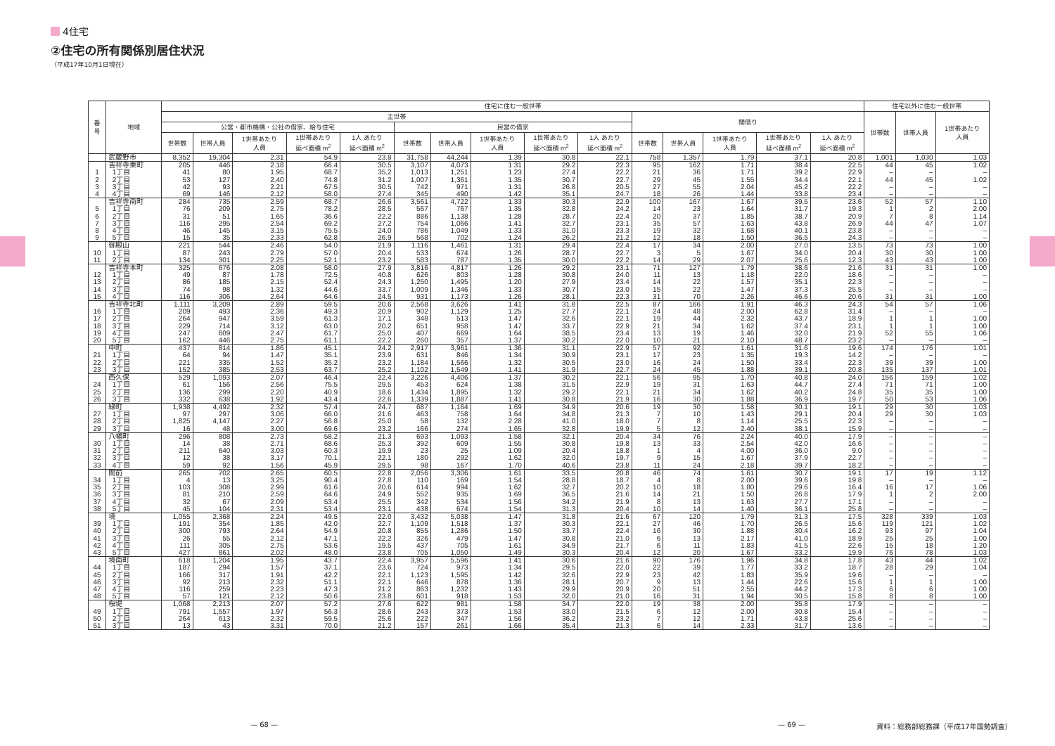4住宅
②住宅の所有関係別居住状況
（平成17年10月1日現在）
| 番 号 | 地域 | 住宅に住む一般世帯 | | | | | | | | | | | | | | | 住宅以外に住む一般世帯 | | |
| --- | --- | --- | --- | --- | --- | --- | --- | --- | --- | --- | --- | --- | --- | --- | --- | --- | --- | --- | --- |
| | | 主世帯 | | | | | | | | | | 間借り | | | | | 世帯数 | 世帯人員 | 1世帯あたり 人員 |
| | | 公営・都市機構・公社の借家、給与住宅 | | | | | 民営の借家 | | | | | | | | | | | | |
| | | 世帯数 | 世帯人員 | 1世帯あたり 人員 | 1世帯あたり 延べ面積 m<sup>2</sup> | 1人 あたり 延べ面積 m<sup>2</sup> | 世帯数 | 世帯人員 | 1世帯あたり 人員 | 1世帯あたり 延べ面積 m<sup>2</sup> | 1人 あたり 延べ面積 m<sup>2</sup> | 世帯数 | 世帯人員 | 1世帯あたり 人員 | 1世帯あたり 延べ面積 m<sup>2</sup> | 1人 あたり 延べ面積 m<sup>2</sup> | | | |
| | 武蔵野市 | 8,352 | 19,304 | 2.31 | 54.9 | 23.8 | 31,758 | 44,244 | 1.39 | 30.8 | 22.1 | 758 | 1,357 | 1.79 | 37.1 | 20.8 | 1,001 | 1,030 | 1.03 |
| | 吉祥寺東町 | 205 | 446 | 2.18 | 66.4 | 30.5 | 3,107 | 4,073 | 1.31 | 29.2 | 22.3 | 95 | 162 | 1.71 | 38.4 | 22.5 | 44 | 45 | 1.02 |
| 1 | 1丁目 | 41 | 80 | 1.95 | 68.7 | 35.2 | 1,013 | 1,251 | 1.23 | 27.4 | 22.2 | 21 | 36 | 1.71 | 39.2 | 22.9 | – | – | – |
| 2 | 2丁目 | 53 | 127 | 2.40 | 74.8 | 31.2 | 1,007 | 1,361 | 1.35 | 30.7 | 22.7 | 29 | 45 | 1.55 | 34.4 | 22.1 | 44 | 45 | 1.02 |
| 3 | 3丁目 | 42 | 93 | 2.21 | 67.5 | 30.5 | 742 | 971 | 1.31 | 26.8 | 20.5 | 27 | 55 | 2.04 | 45.2 | 22.2 | – | – | – |
| 4 | 4丁目 | 69 | 146 | 2.12 | 58.0 | 27.4 | 345 | 490 | 1.42 | 35.1 | 24.7 | 18 | 26 | 1.44 | 33.8 | 23.4 | – | – | – |
| | 吉祥寺南町 | 284 | 735 | 2.59 | 68.7 | 26.6 | 3,561 | 4,722 | 1.33 | 30.3 | 22.9 | 100 | 167 | 1.67 | 39.5 | 23.6 | 52 | 57 | 1.10 |
| 5 | 1丁目 | 76 | 209 | 2.75 | 78.2 | 28.5 | 567 | 767 | 1.35 | 32.8 | 24.2 | 14 | 23 | 1.64 | 31.7 | 19.3 | 1 | 2 | 2.00 |
| 6 | 2丁目 | 31 | 51 | 1.65 | 36.6 | 22.2 | 886 | 1,138 | 1.28 | 28.7 | 22.4 | 20 | 37 | 1.85 | 38.7 | 20.9 | 7 | 8 | 1.14 |
| 7 | 3丁目 | 116 | 295 | 2.54 | 69.2 | 27.2 | 754 | 1,066 | 1.41 | 32.7 | 23.1 | 35 | 57 | 1.63 | 43.8 | 26.9 | 44 | 47 | 1.07 |
| 8 | 4丁目 | 46 | 145 | 3.15 | 75.5 | 24.0 | 786 | 1,049 | 1.33 | 31.0 | 23.3 | 19 | 32 | 1.68 | 40.1 | 23.8 | – | – | – |
| 9 | 5丁目 | 15 | 35 | 2.33 | 62.8 | 26.9 | 568 | 702 | 1.24 | 26.2 | 21.2 | 12 | 18 | 1.50 | 36.5 | 24.3 | – | – | – |
| | 御殿山 | 221 | 544 | 2.46 | 54.0 | 21.9 | 1,116 | 1,461 | 1.31 | 29.4 | 22.4 | 17 | 34 | 2.00 | 27.0 | 13.5 | 73 | 73 | 1.00 |
| 10 | 1丁目 | 87 | 243 | 2.79 | 57.0 | 20.4 | 533 | 674 | 1.26 | 28.7 | 22.7 | 3 | 5 | 1.67 | 34.0 | 20.4 | 30 | 30 | 1.00 |
| 11 | 2丁目 | 134 | 301 | 2.25 | 52.1 | 23.2 | 583 | 787 | 1.35 | 30.0 | 22.2 | 14 | 29 | 2.07 | 25.6 | 12.3 | 43 | 43 | 1.00 |
| | 吉祥寺本町 | 325 | 676 | 2.08 | 58.0 | 27.9 | 3,816 | 4,817 | 1.26 | 29.2 | 23.1 | 71 | 127 | 1.79 | 38.6 | 21.6 | 31 | 31 | 1.00 |
| 12 | 1丁目 | 49 | 87 | 1.78 | 72.5 | 40.8 | 626 | 803 | 1.28 | 30.8 | 24.0 | 11 | 13 | 1.18 | 22.0 | 18.6 | – | – | – |
| 13 | 2丁目 | 86 | 185 | 2.15 | 52.4 | 24.3 | 1,250 | 1,495 | 1.20 | 27.9 | 23.4 | 14 | 22 | 1.57 | 35.1 | 22.3 | – | – | – |
| 14 | 3丁目 | 74 | 98 | 1.32 | 44.6 | 33.7 | 1,009 | 1,346 | 1.33 | 30.7 | 23.0 | 15 | 22 | 1.47 | 37.3 | 25.5 | – | – | – |
| 15 | 4丁目 | 116 | 306 | 2.64 | 64.6 | 24.5 | 931 | 1,173 | 1.26 | 28.1 | 22.3 | 31 | 70 | 2.26 | 46.6 | 20.6 | 31 | 31 | 1.00 |
| | 吉祥寺北町 | 1,111 | 3,209 | 2.89 | 59.5 | 20.6 | 2,568 | 3,626 | 1.41 | 31.8 | 22.5 | 87 | 166 | 1.91 | 46.3 | 24.3 | 54 | 57 | 1.06 |
| 16 | 1丁目 | 209 | 493 | 2.36 | 49.3 | 20.9 | 902 | 1,129 | 1.25 | 27.7 | 22.1 | 24 | 48 | 2.00 | 62.8 | 31.4 | – | – | – |
| 17 | 2丁目 | 264 | 947 | 3.59 | 61.3 | 17.1 | 348 | 513 | 1.47 | 32.6 | 22.1 | 19 | 44 | 2.32 | 43.7 | 18.9 | 1 | 1 | 1.00 |
| 18 | 3丁目 | 229 | 714 | 3.12 | 63.0 | 20.2 | 651 | 958 | 1.47 | 33.7 | 22.9 | 21 | 34 | 1.62 | 37.4 | 23.1 | 1 | 1 | 1.00 |
| 19 | 4丁目 | 247 | 609 | 2.47 | 61.7 | 25.0 | 407 | 669 | 1.64 | 38.5 | 23.4 | 13 | 19 | 1.46 | 32.0 | 21.9 | 52 | 55 | 1.06 |
| 20 | 5丁目 | 162 | 446 | 2.75 | 61.1 | 22.2 | 260 | 357 | 1.37 | 30.2 | 22.0 | 10 | 21 | 2.10 | 48.7 | 23.2 | – | – | – |
| | 中町 | 437 | 814 | 1.86 | 45.1 | 24.2 | 2,917 | 3,961 | 1.36 | 31.1 | 22.9 | 57 | 92 | 1.61 | 31.6 | 19.6 | 174 | 176 | 1.01 |
| 21 | 1丁目 | 64 | 94 | 1.47 | 35.1 | 23.9 | 631 | 846 | 1.34 | 30.9 | 23.1 | 17 | 23 | 1.35 | 19.3 | 14.2 | – | – | – |
| 22 | 2丁目 | 221 | 335 | 1.52 | 35.2 | 23.2 | 1,184 | 1,566 | 1.32 | 30.5 | 23.0 | 16 | 24 | 1.50 | 33.4 | 22.3 | 39 | 39 | 1.00 |
| 23 | 3丁目 | 152 | 385 | 2.53 | 63.7 | 25.2 | 1,102 | 1,549 | 1.41 | 31.9 | 22.7 | 24 | 45 | 1.88 | 39.1 | 20.8 | 135 | 137 | 1.01 |
| | 西久保 | 529 | 1,093 | 2.07 | 46.4 | 22.4 | 3,226 | 4,406 | 1.37 | 30.2 | 22.1 | 56 | 95 | 1.70 | 40.8 | 24.0 | 156 | 159 | 1.02 |
| 24 | 1丁目 | 61 | 156 | 2.56 | 75.5 | 29.5 | 453 | 624 | 1.38 | 31.5 | 22.9 | 19 | 31 | 1.63 | 44.7 | 27.4 | 71 | 71 | 1.00 |
| 25 | 2丁目 | 136 | 299 | 2.20 | 40.9 | 18.6 | 1,434 | 1,895 | 1.32 | 29.2 | 22.1 | 21 | 34 | 1.62 | 40.2 | 24.8 | 35 | 35 | 1.00 |
| 26 | 3丁目 | 332 | 638 | 1.92 | 43.4 | 22.6 | 1,339 | 1,887 | 1.41 | 30.8 | 21.9 | 16 | 30 | 1.88 | 36.9 | 19.7 | 50 | 53 | 1.06 |
| | 緑町 | 1,938 | 4,492 | 2.32 | 57.4 | 24.7 | 687 | 1,164 | 1.69 | 34.9 | 20.6 | 19 | 30 | 1.58 | 30.1 | 19.1 | 29 | 30 | 1.03 |
| 27 | 1丁目 | 97 | 297 | 3.06 | 66.0 | 21.6 | 463 | 758 | 1.64 | 34.8 | 21.3 | 7 | 10 | 1.43 | 29.1 | 20.4 | 29 | 30 | 1.03 |
| 28 | 2丁目 | 1,825 | 4,147 | 2.27 | 56.8 | 25.0 | 58 | 132 | 2.28 | 41.0 | 18.0 | 7 | 8 | 1.14 | 25.5 | 22.3 | – | – | – |
| 29 | 3丁目 | 16 | 48 | 3.00 | 69.6 | 23.2 | 166 | 274 | 1.65 | 32.8 | 19.9 | 5 | 12 | 2.40 | 38.1 | 15.9 | – | – | – |
| | 八幡町 | 296 | 808 | 2.73 | 58.2 | 21.3 | 693 | 1,093 | 1.58 | 32.1 | 20.4 | 34 | 76 | 2.24 | 40.0 | 17.9 | – | – | – |
| 30 | 1丁目 | 14 | 38 | 2.71 | 68.6 | 25.3 | 392 | 609 | 1.55 | 30.8 | 19.8 | 13 | 33 | 2.54 | 42.0 | 16.6 | – | – | – |
| 31 | 2丁目 | 211 | 640 | 3.03 | 60.3 | 19.9 | 23 | 25 | 1.09 | 20.4 | 18.8 | 1 | 4 | 4.00 | 36.0 | 9.0 | – | – | – |
| 32 | 3丁目 | 12 | 38 | 3.17 | 70.1 | 22.1 | 180 | 292 | 1.62 | 32.0 | 19.7 | 9 | 15 | 1.67 | 37.9 | 22.7 | – | – | – |
| 33 | 4丁目 | 59 | 92 | 1.56 | 45.9 | 29.5 | 98 | 167 | 1.70 | 40.6 | 23.8 | 11 | 24 | 2.18 | 39.7 | 18.2 | – | – | – |
| | 関前 | 265 | 702 | 2.65 | 60.5 | 22.8 | 2,056 | 3,306 | 1.61 | 33.5 | 20.8 | 46 | 74 | 1.61 | 30.7 | 19.1 | 17 | 19 | 1.12 |
| 34 | 1丁目 | 4 | 13 | 3.25 | 90.4 | 27.8 | 110 | 169 | 1.54 | 28.8 | 18.7 | 4 | 8 | 2.00 | 39.6 | 19.8 | – | – | – |
| 35 | 2丁目 | 103 | 308 | 2.99 | 61.6 | 20.6 | 614 | 994 | 1.62 | 32.7 | 20.2 | 10 | 18 | 1.80 | 29.6 | 16.4 | 16 | 17 | 1.06 |
| 36 | 3丁目 | 81 | 210 | 2.59 | 64.6 | 24.9 | 552 | 935 | 1.69 | 36.5 | 21.6 | 14 | 21 | 1.50 | 26.8 | 17.9 | 1 | 2 | 2.00 |
| 37 | 4丁目 | 32 | 67 | 2.09 | 53.4 | 25.5 | 342 | 534 | 1.56 | 34.2 | 21.9 | 8 | 13 | 1.63 | 27.7 | 17.1 | – | – | – |
| 38 | 5丁目 | 45 | 104 | 2.31 | 53.4 | 23.1 | 438 | 674 | 1.54 | 31.3 | 20.4 | 10 | 14 | 1.40 | 36.1 | 25.8 | – | – | – |
| | 境 | 1,055 | 2,368 | 2.24 | 49.5 | 22.0 | 3,432 | 5,038 | 1.47 | 31.8 | 21.6 | 67 | 120 | 1.79 | 31.3 | 17.5 | 328 | 339 | 1.03 |
| 39 | 1丁目 | 191 | 354 | 1.85 | 42.0 | 22.7 | 1,109 | 1,518 | 1.37 | 30.3 | 22.1 | 27 | 46 | 1.70 | 26.5 | 15.6 | 119 | 121 | 1.02 |
| 40 | 2丁目 | 300 | 793 | 2.64 | 54.9 | 20.8 | 855 | 1,286 | 1.50 | 33.7 | 22.4 | 16 | 30 | 1.88 | 30.4 | 16.2 | 93 | 97 | 1.04 |
| 41 | 3丁目 | 26 | 55 | 2.12 | 47.1 | 22.2 | 326 | 479 | 1.47 | 30.8 | 21.0 | 6 | 13 | 2.17 | 41.0 | 18.9 | 25 | 25 | 1.00 |
| 42 | 4丁目 | 111 | 305 | 2.75 | 53.6 | 19.5 | 437 | 705 | 1.61 | 34.9 | 21.7 | 6 | 11 | 1.83 | 41.5 | 22.6 | 15 | 18 | 1.20 |
| 43 | 5丁目 | 427 | 861 | 2.02 | 48.0 | 23.8 | 705 | 1,050 | 1.49 | 30.3 | 20.4 | 12 | 20 | 1.67 | 33.2 | 19.9 | 76 | 78 | 1.03 |
| | 境南町 | 618 | 1,204 | 1.95 | 43.7 | 22.4 | 3,957 | 5,596 | 1.41 | 30.6 | 21.6 | 90 | 176 | 1.96 | 34.8 | 17.8 | 43 | 44 | 1.02 |
| 44 | 1丁目 | 187 | 294 | 1.57 | 37.1 | 23.6 | 724 | 973 | 1.34 | 29.5 | 22.0 | 22 | 39 | 1.77 | 33.2 | 18.7 | 28 | 29 | 1.04 |
| 45 | 2丁目 | 166 | 317 | 1.91 | 42.2 | 22.1 | 1,123 | 1,595 | 1.42 | 32.6 | 22.9 | 23 | 42 | 1.83 | 35.9 | 19.6 | – | – | – |
| 46 | 3丁目 | 92 | 213 | 2.32 | 51.1 | 22.1 | 646 | 878 | 1.36 | 28.1 | 20.7 | 9 | 13 | 1.44 | 22.6 | 15.6 | 1 | 1 | 1.00 |
| 47 | 4丁目 | 116 | 259 | 2.23 | 47.3 | 21.2 | 863 | 1,232 | 1.43 | 29.9 | 20.9 | 20 | 51 | 2.55 | 44.2 | 17.3 | 6 | 6 | 1.00 |
| 48 | 5丁目 | 57 | 121 | 2.12 | 50.6 | 23.8 | 601 | 918 | 1.53 | 32.0 | 21.0 | 16 | 31 | 1.94 | 30.5 | 15.8 | 8 | 8 | 1.00 |
| | 桜堤 | 1,068 | 2,213 | 2.07 | 57.2 | 27.6 | 622 | 981 | 1.58 | 34.7 | 22.0 | 19 | 38 | 2.00 | 35.8 | 17.9 | – | – | – |
| 49 | 1丁目 | 791 | 1,557 | 1.97 | 56.3 | 28.6 | 243 | 373 | 1.53 | 33.0 | 21.5 | 6 | 12 | 2.00 | 30.8 | 15.4 | – | – | – |
| 50 | 2丁目 | 264 | 613 | 2.32 | 59.5 | 25.6 | 222 | 347 | 1.56 | 36.2 | 23.2 | 7 | 12 | 1.71 | 43.8 | 25.6 | – | – | – |
| 51 | 3丁目 | 13 | 43 | 3.31 | 70.0 | 21.2 | 157 | 261 | 1.66 | 35.4 | 21.3 | 6 | 14 | 2.33 | 31.7 | 13.6 | – | – | – |
— 68 — — 69 —
資料：総務部総務課（平成17年国勢調査）